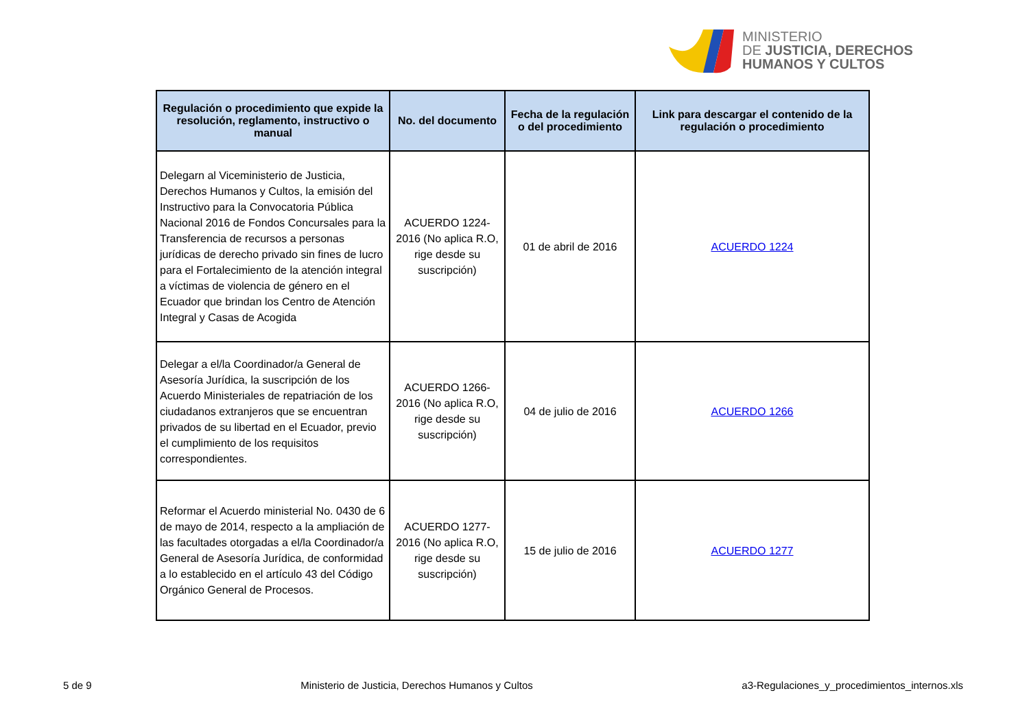MINISTERIO
DE JUSTICIA, DERECHOS
HUMANOS Y CULTOS
| Regulación o procedimiento que expide la resolución, reglamento, instructivo o manual | No. del documento | Fecha de la regulación o del procedimiento | Link para descargar el contenido de la regulación o procedimiento |
| --- | --- | --- | --- |
| Delegarn al Viceministerio de Justicia, Derechos Humanos y Cultos, la emisión del Instructivo para la Convocatoria Pública Nacional 2016 de Fondos Concursales para la Transferencia de recursos a personas jurídicas de derecho privado sin fines de lucro para el Fortalecimiento de la atención integral a víctimas de violencia de género en el Ecuador que brindan los Centro de Atención Integral y Casas de Acogida | ACUERDO 1224-2016 (No aplica R.O, rige desde su suscripción) | 01 de abril de 2016 | ACUERDO 1224 |
| Delegar a el/la Coordinador/a General de Asesoría Jurídica, la suscripción de los Acuerdo Ministeriales de repatriación de los ciudadanos extranjeros que se encuentran privados de su libertad en el Ecuador, previo el cumplimiento de los requisitos correspondientes. | ACUERDO 1266-2016 (No aplica R.O, rige desde su suscripción) | 04 de julio de 2016 | ACUERDO 1266 |
| Reformar el Acuerdo ministerial No. 0430 de 6 de mayo de 2014, respecto a la ampliación de las facultades otorgadas a el/la Coordinador/a General de Asesoría Jurídica, de conformidad a lo establecido en el artículo 43 del Código Orgánico General de Procesos. | ACUERDO 1277-2016 (No aplica R.O, rige desde su suscripción) | 15 de julio de 2016 | ACUERDO 1277 |
5 de 9 Ministerio de Justicia, Derechos Humanos y Cultos a3-Regulaciones_y_procedimientos_internos.xls